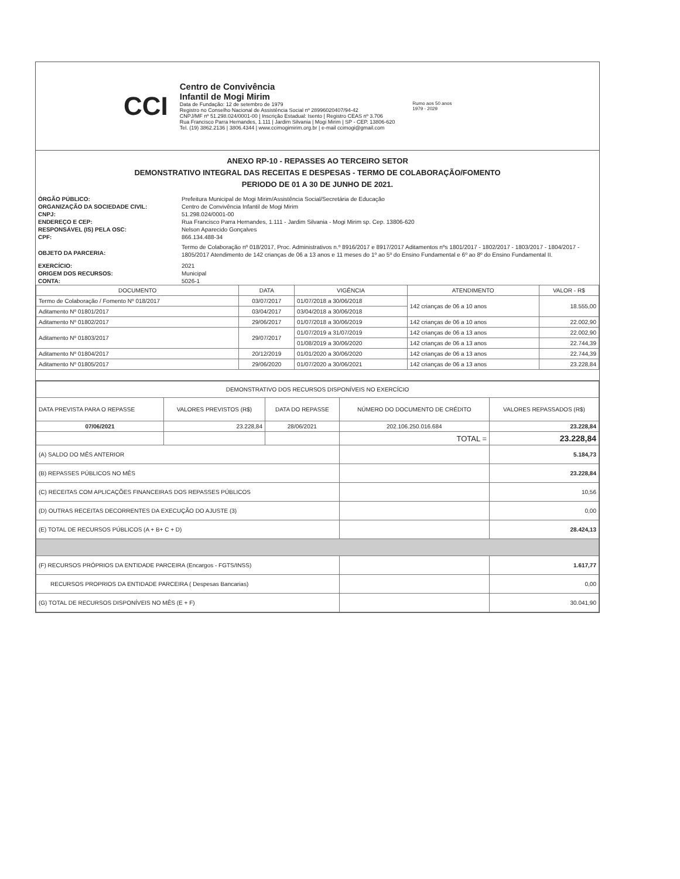CCI
Centro de Convivência
Infantil de Mogi Mirim
Data de Fundação: 12 de setembro de 1979
Registro no Conselho Nacional de Assistência Social nº 28996020407/94-42
CNPJ/MF nº 51.298.024/0001-00 | Inscrição Estadual: Isento | Registro CEAS nº 3.706
Rua Francisco Parra Hernandes, 1.111 | Jardim Silvania | Mogi Mirim | SP - CEP. 13806-620
Tel. (19) 3862.2136 | 3806.4344 | www.ccimogimirim.org.br | e-mail ccimogi@gmail.com
Rumo aos 50 anos
1979 - 2029
ANEXO RP-10 - REPASSES AO TERCEIRO SETOR
DEMONSTRATIVO INTEGRAL DAS RECEITAS E DESPESAS - TERMO DE COLABORAÇÃO/FOMENTO
PERIODO DE 01 A 30 DE JUNHO DE 2021.
ÓRGÃO PÚBLICO:
Prefeitura Municipal de Mogi Mirim/Assistência Social/Secretária de Educação
ORGANIZAÇÃO DA SOCIEDADE CIVIL:
Centro de Convivência Infantil de Mogi Mirim
CNPJ:
51.298.024/0001-00
ENDEREÇO E CEP:
Rua Francisco Parra Hernandes, 1.111 - Jardim Silvania - Mogi Mirim sp. Cep. 13806-620
RESPONSÁVEL (IS) PELA OSC:
Nelson Aparecido Gonçalves
CPF:
866.134.488-34
OBJETO DA PARCERIA:
Termo de Colaboração nº 018/2017, Proc. Administrativos n.º 8916/2017 e 8917/2017 Aditamentos nºs 1801/2017 - 1802/2017 - 1803/2017 - 1804/2017 - 1805/2017 Atendimento de 142 crianças de 06 a 13 anos e 11 meses do 1º ao 5º do Ensino Fundamental e 6º ao 8º do Ensino Fundamental II.
EXERCÍCIO:
2021
ORIGEM DOS RECURSOS:
Municipal
CONTA:
5026-1
| DOCUMENTO | DATA | VIGÊNCIA | ATENDIMENTO | VALOR - R$ |
| --- | --- | --- | --- | --- |
| Termo de Colaboração / Fomento Nº 018/2017 | 03/07/2017 | 01/07/2018 a 30/06/2018 | 142 crianças de 06 a 10 anos | 18.555,00 |
| Aditamento Nº 01801/2017 | 03/04/2017 | 03/04/2018 a 30/06/2018 | | |
| Aditamento Nº 01802/2017 | 29/06/2017 | 01/07/2018 a 30/06/2019 | 142 crianças de 06 a 10 anos | 22.002,90 |
| Aditamento Nº 01803/2017 | 29/07/2017 | 01/07/2019 a 31/07/2019 | 142 crianças de 06 a 13 anos | 22.002,90 |
| | | 01/08/2019 a 30/06/2020 | 142 crianças de 06 a 13 anos | 22.744,39 |
| Aditamento Nº 01804/2017 | 20/12/2019 | 01/01/2020 a 30/06/2020 | 142 crianças de 06 a 13 anos | 22.744,39 |
| Aditamento Nº 01805/2017 | 29/06/2020 | 01/07/2020 a 30/06/2021 | 142 crianças de 06 a 13 anos | 23.228,84 |
| DEMONSTRATIVO DOS RECURSOS DISPONÍVEIS NO EXERCÍCIO | | | | |
| --- | --- | --- | --- | --- |
| DATA PREVISTA PARA O REPASSE | VALORES PREVISTOS (R$) | DATA DO REPASSE | NÚMERO DO DOCUMENTO DE CRÉDITO | VALORES REPASSADOS (R$) |
| 07/06/2021 | 23.228,84 | 28/06/2021 | 202.106.250.016.684 | 23.228,84 |
| | | | TOTAL = | 23.228,84 |
| (A) SALDO DO MÊS ANTERIOR | | | | 5.184,73 |
| (B) REPASSES PÚBLICOS NO MÊS | | | | 23.228,84 |
| (C) RECEITAS COM APLICAÇÕES FINANCEIRAS DOS REPASSES PÚBLICOS | | | | 10,56 |
| (D) OUTRAS RECEITAS DECORRENTES DA EXECUÇÃO DO AJUSTE (3) | | | | 0,00 |
| (E) TOTAL DE RECURSOS PÚBLICOS (A + B+ C + D) | | | | 28.424,13 |
| (F) RECURSOS PRÓPRIOS DA ENTIDADE PARCEIRA (Encargos - FGTS/INSS) | | | | 1.617,77 |
| RECURSOS PROPRIOS DA ENTIDADE PARCEIRA ( Despesas Bancarias) | | | | 0,00 |
| (G) TOTAL DE RECURSOS DISPONÍVEIS NO MÊS (E + F) | | | | 30.041,90 |